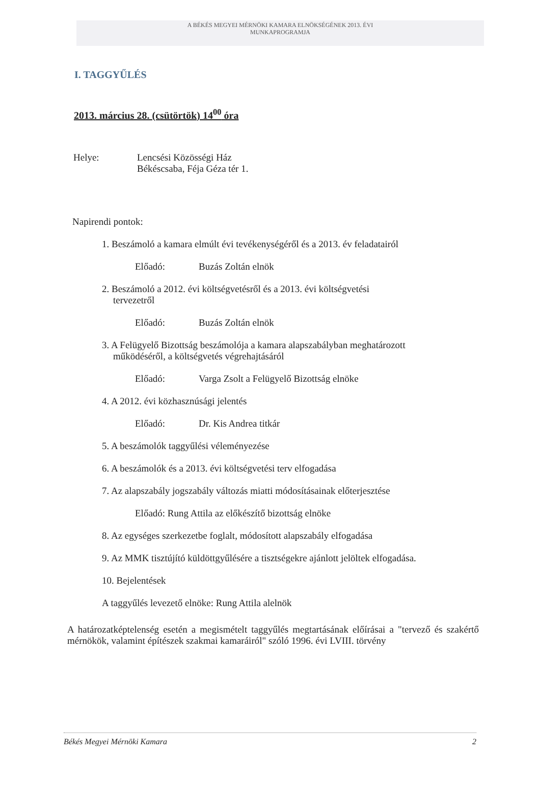A BÉKÉS MEGYEI MÉRNÖKI KAMARA ELNÖKSÉGÉNEK 2013. ÉVI
MUNKAPROGRAMJA
I. TAGGYŰLÉS
2013. március 28. (csütörtök) 14<sup>00</sup> óra
Helye: Lencsési Közösségi Ház
Békéscsaba, Féja Géza tér 1.
Napirendi pontok:
1. Beszámoló a kamara elmúlt évi tevékenységéről és a 2013. év feladatairól
Előadó: Buzás Zoltán elnök
2. Beszámoló a 2012. évi költségvetésről és a 2013. évi költségvetési
tervezetről
Előadó: Buzás Zoltán elnök
3. A Felügyelő Bizottság beszámolója a kamara alapszabályban meghatározott
működéséről, a költségvetés végrehajtásáról
Előadó: Varga Zsolt a Felügyelő Bizottság elnöke
4. A 2012. évi közhasznúsági jelentés
Előadó: Dr. Kis Andrea titkár
5. A beszámolók taggyűlési véleményezése
6. A beszámolók és a 2013. évi költségvetési terv elfogadása
7. Az alapszabály jogszabály változás miatti módosításainak előterjesztése
Előadó: Rung Attila az előkészítő bizottság elnöke
8. Az egységes szerkezetbe foglalt, módosított alapszabály elfogadása
9. Az MMK tisztújító küldöttgyűlésére a tisztségekre ajánlott jelöltek elfogadása.
10. Bejelentések
A taggyűlés levezető elnöke: Rung Attila alelnök
A határozatképtelenség esetén a megismételt taggyűlés megtartásának előírásai a "tervező és szakértő mérnökök, valamint építészek szakmai kamaráiról" szóló 1996. évi LVIII. törvény
Békés Megyei Mérnöki Kamara 2